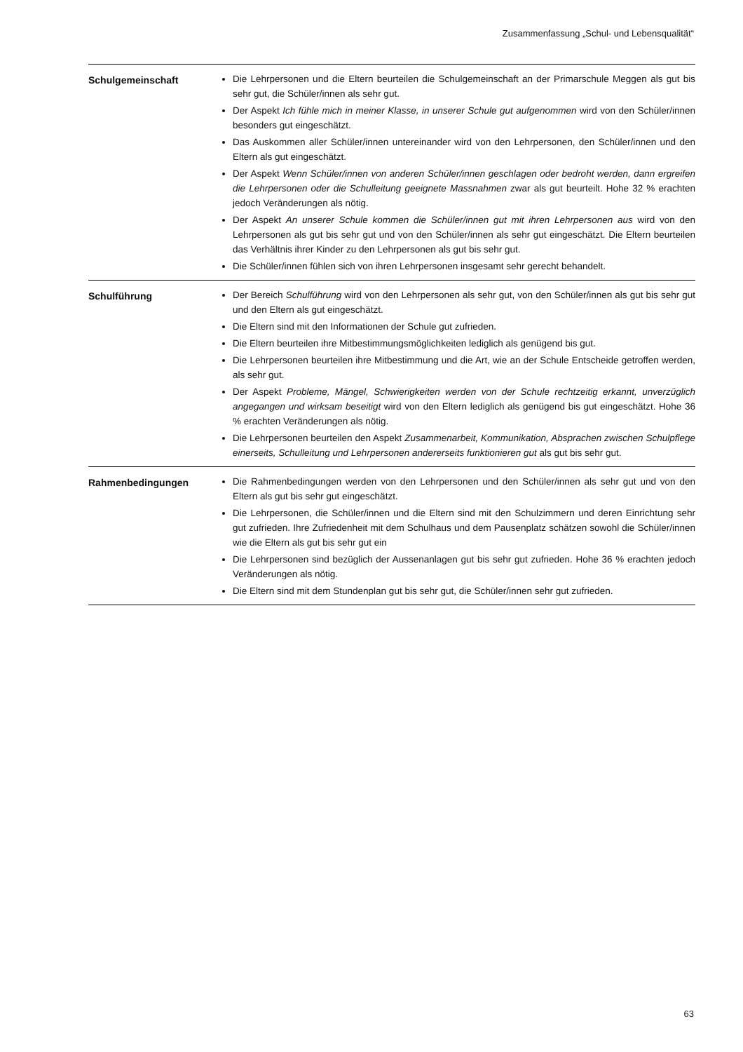Zusammenfassung „Schul- und Lebensqualität“
| Schulgemeinschaft | Die Lehrpersonen und die Eltern beurteilen die Schulgemeinschaft an der Primarschule Meggen als gut bis sehr gut, die Schüler/innen als sehr gut. Der Aspekt Ich fühle mich in meiner Klasse, in unserer Schule gut aufgenommen wird von den Schüler/innen besonders gut eingeschätzt. Das Auskommen aller Schüler/innen untereinander wird von den Lehrpersonen, den Schüler/innen und den Eltern als gut eingeschätzt. Der Aspekt Wenn Schüler/innen von anderen Schüler/innen geschlagen oder bedroht werden, dann ergreifen die Lehrpersonen oder die Schulleitung geeignete Massnahmen zwar als gut beurteilt. Hohe 32 % erachten jedoch Veränderungen als nötig. Der Aspekt An unserer Schule kommen die Schüler/innen gut mit ihren Lehrpersonen aus wird von den Lehrpersonen als gut bis sehr gut und von den Schüler/innen als sehr gut eingeschätzt. Die Eltern beurteilen das Verhältnis ihrer Kinder zu den Lehrpersonen als gut bis sehr gut. Die Schüler/innen fühlen sich von ihren Lehrpersonen insgesamt sehr gerecht behandelt. |
| Schulführung | Der Bereich Schulführung wird von den Lehrpersonen als sehr gut, von den Schüler/innen als gut bis sehr gut und den Eltern als gut eingeschätzt. Die Eltern sind mit den Informationen der Schule gut zufrieden. Die Eltern beurteilen ihre Mitbestimmungsmöglichkeiten lediglich als genügend bis gut. Die Lehrpersonen beurteilen ihre Mitbestimmung und die Art, wie an der Schule Entscheide getroffen werden, als sehr gut. Der Aspekt Probleme, Mängel, Schwierigkeiten werden von der Schule rechtzeitig erkannt, unverzüglich angegangen und wirksam beseitigt wird von den Eltern lediglich als genügend bis gut eingeschätzt. Hohe 36 % erachten Veränderungen als nötig. Die Lehrpersonen beurteilen den Aspekt Zusammenarbeit, Kommunikation, Absprachen zwischen Schulpflege einerseits, Schulleitung und Lehrpersonen andererseits funktionieren gut als gut bis sehr gut. |
| Rahmenbedingungen | Die Rahmenbedingungen werden von den Lehrpersonen und den Schüler/innen als sehr gut und von den Eltern als gut bis sehr gut eingeschätzt. Die Lehrpersonen, die Schüler/innen und die Eltern sind mit den Schulzimmern und deren Einrichtung sehr gut zufrieden. Ihre Zufriedenheit mit dem Schulhaus und dem Pausenplatz schätzen sowohl die Schüler/innen wie die Eltern als gut bis sehr gut ein Die Lehrpersonen sind bezüglich der Aussenanlagen gut bis sehr gut zufrieden. Hohe 36 % erachten jedoch Veränderungen als nötig. Die Eltern sind mit dem Stundenplan gut bis sehr gut, die Schüler/innen sehr gut zufrieden. |
63